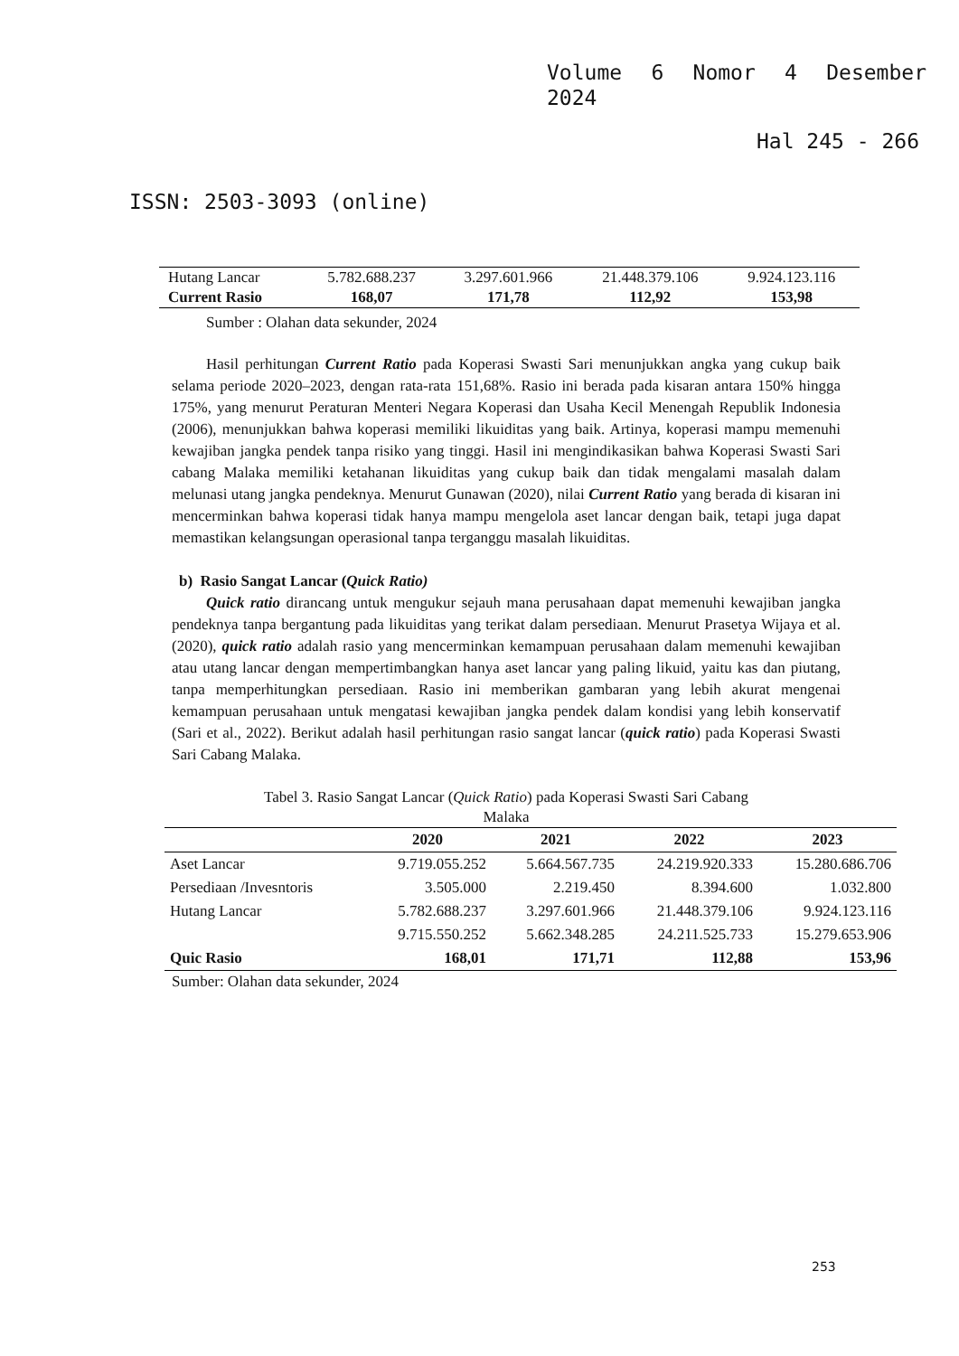Volume 6 Nomor 4 Desember
2024
Hal 245 - 266
ISSN: 2503-3093 (online)
| Hutang Lancar | 5.782.688.237 | 3.297.601.966 | 21.448.379.106 | 9.924.123.116 |
| Current Rasio | 168,07 | 171,78 | 112,92 | 153,98 |
Sumber : Olahan data sekunder, 2024
Hasil perhitungan Current Ratio pada Koperasi Swasti Sari menunjukkan angka yang cukup baik selama periode 2020–2023, dengan rata-rata 151,68%. Rasio ini berada pada kisaran antara 150% hingga 175%, yang menurut Peraturan Menteri Negara Koperasi dan Usaha Kecil Menengah Republik Indonesia (2006), menunjukkan bahwa koperasi memiliki likuiditas yang baik. Artinya, koperasi mampu memenuhi kewajiban jangka pendek tanpa risiko yang tinggi. Hasil ini mengindikasikan bahwa Koperasi Swasti Sari cabang Malaka memiliki ketahanan likuiditas yang cukup baik dan tidak mengalami masalah dalam melunasi utang jangka pendeknya. Menurut Gunawan (2020), nilai Current Ratio yang berada di kisaran ini mencerminkan bahwa koperasi tidak hanya mampu mengelola aset lancar dengan baik, tetapi juga dapat memastikan kelangsungan operasional tanpa terganggu masalah likuiditas.
b) Rasio Sangat Lancar (Quick Ratio)
Quick ratio dirancang untuk mengukur sejauh mana perusahaan dapat memenuhi kewajiban jangka pendeknya tanpa bergantung pada likuiditas yang terikat dalam persediaan. Menurut Prasetya Wijaya et al. (2020), quick ratio adalah rasio yang mencerminkan kemampuan perusahaan dalam memenuhi kewajiban atau utang lancar dengan mempertimbangkan hanya aset lancar yang paling likuid, yaitu kas dan piutang, tanpa memperhitungkan persediaan. Rasio ini memberikan gambaran yang lebih akurat mengenai kemampuan perusahaan untuk mengatasi kewajiban jangka pendek dalam kondisi yang lebih konservatif (Sari et al., 2022). Berikut adalah hasil perhitungan rasio sangat lancar (quick ratio) pada Koperasi Swasti Sari Cabang Malaka.
Tabel 3. Rasio Sangat Lancar (Quick Ratio) pada Koperasi Swasti Sari Cabang
Malaka
| | 2020 | 2021 | 2022 | 2023 |
| --- | --- | --- | --- | --- |
| Aset Lancar | 9.719.055.252 | 5.664.567.735 | 24.219.920.333 | 15.280.686.706 |
| Persediaan /Invesntoris | 3.505.000 | 2.219.450 | 8.394.600 | 1.032.800 |
| Hutang Lancar | 5.782.688.237 | 3.297.601.966 | 21.448.379.106 | 9.924.123.116 |
| | 9.715.550.252 | 5.662.348.285 | 24.211.525.733 | 15.279.653.906 |
| Quic Rasio | 168,01 | 171,71 | 112,88 | 153,96 |
Sumber: Olahan data sekunder, 2024
253